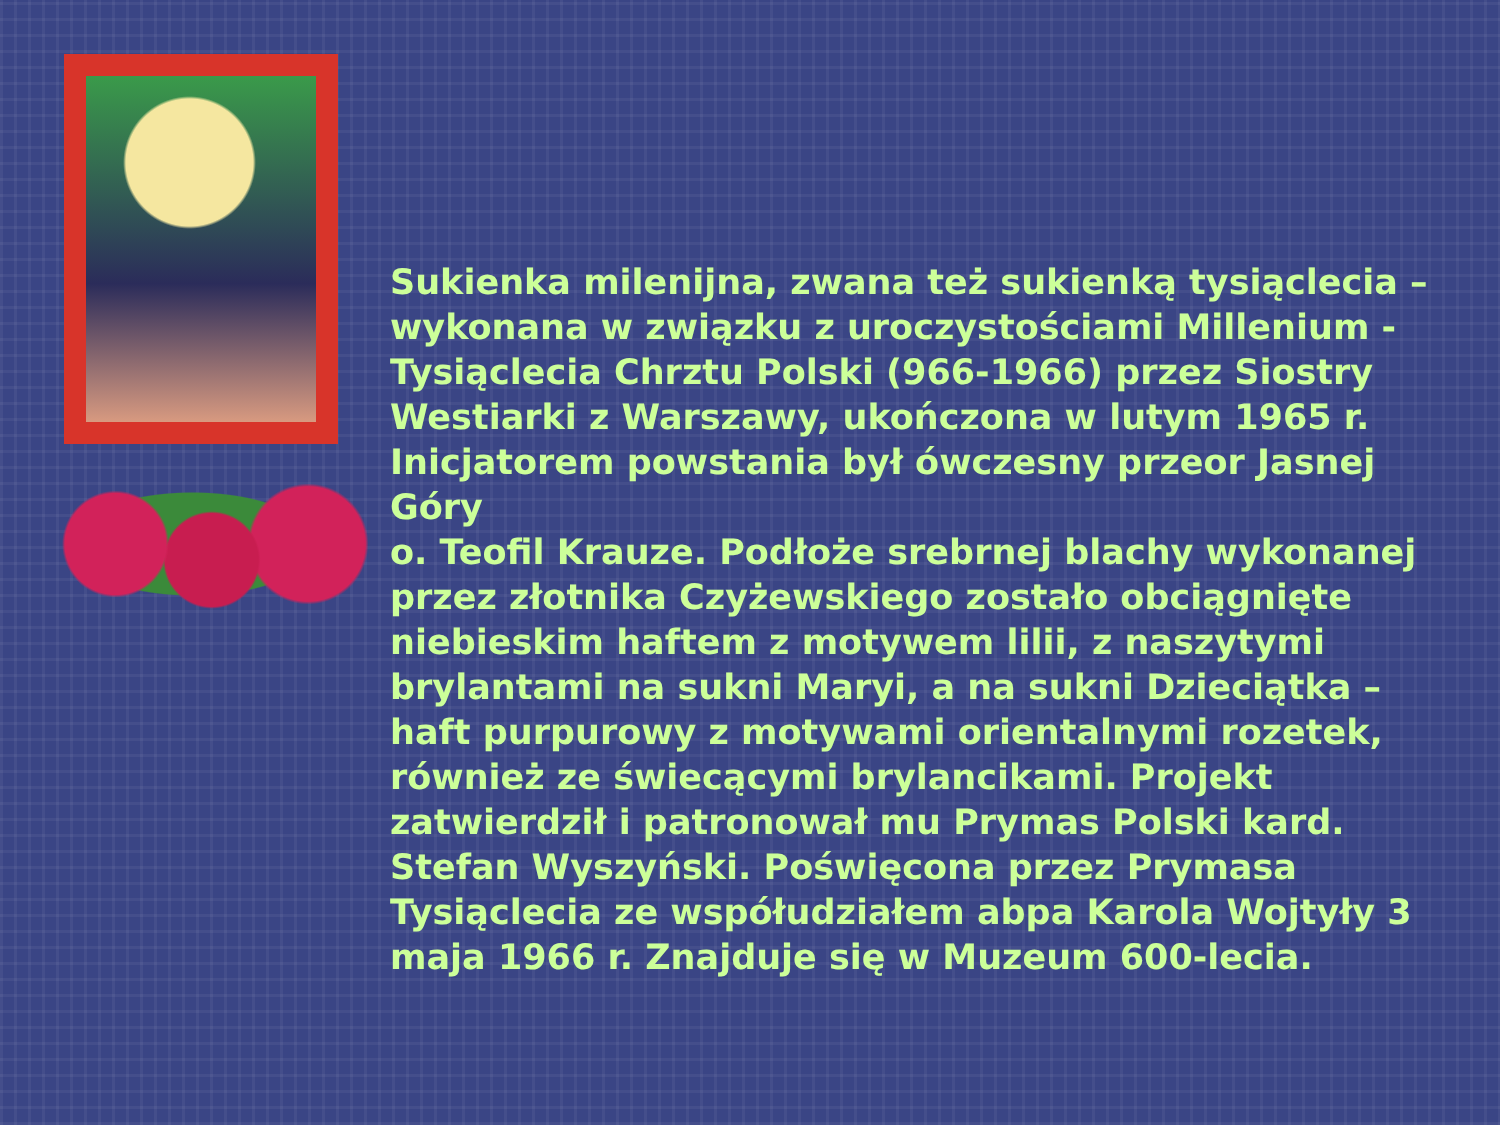Sukienka milenijna, zwana też sukienką tysiąclecia – wykonana w związku z uroczystościami Millenium - Tysiąclecia Chrztu Polski (966-1966) przez Siostry Westiarki z Warszawy, ukończona w lutym 1965 r. Inicjatorem powstania był ówczesny przeor Jasnej Góry
o. Teofil Krauze. Podłoże srebrnej blachy wykonanej przez złotnika Czyżewskiego zostało obciągnięte niebieskim haftem z motywem lilii, z naszytymi brylantami na sukni Maryi, a na sukni Dzieciątka – haft purpurowy z motywami orientalnymi rozetek, również ze świecącymi brylancikami. Projekt zatwierdził i patronował mu Prymas Polski kard. Stefan Wyszyński. Poświęcona przez Prymasa Tysiąclecia ze współudziałem abpa Karola Wojtyły 3 maja 1966 r. Znajduje się w Muzeum 600-lecia.